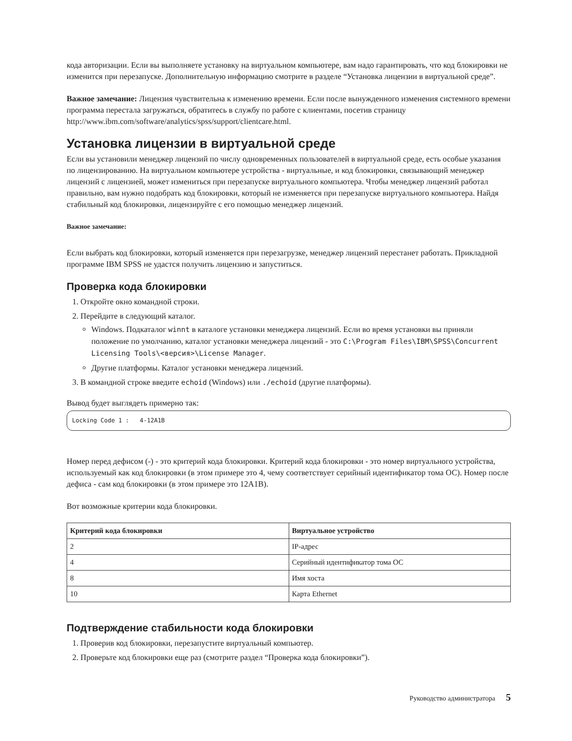кода авторизации. Если вы выполняете установку на виртуальном компьютере, вам надо гарантировать, что код блокировки не изменится при перезапуске. Дополнительную информацию смотрите в разделе “Установка лицензии в виртуальной среде”.
Важное замечание: Лицензия чувствительна к изменению времени. Если после вынужденного изменения системного времени программа перестала загружаться, обратитесь в службу по работе с клиентами, посетив страницу http://www.ibm.com/software/analytics/spss/support/clientcare.html.
Установка лицензии в виртуальной среде
Если вы установили менеджер лицензий по числу одновременных пользователей в виртуальной среде, есть особые указания по лицензированию. На виртуальном компьютере устройства - виртуальные, и код блокировки, связывающий менеджер лицензий с лицензией, может измениться при перезапуске виртуального компьютера. Чтобы менеджер лицензий работал правильно, вам нужно подобрать код блокировки, который не изменяется при перезапуске виртуального компьютера. Найдя стабильный код блокировки, лицензируйте с его помощью менеджер лицензий.
Важное замечание:
Если выбрать код блокировки, который изменяется при перезагрузке, менеджер лицензий перестанет работать. Прикладной программе IBM SPSS не удастся получить лицензию и запуститься.
Проверка кода блокировки
1. Откройте окно командной строки.
2. Перейдите в следующий каталог.
Windows. Подкаталог winnt в каталоге установки менеджера лицензий. Если во время установки вы приняли положение по умолчанию, каталог установки менеджера лицензий - это C:\Program Files\IBM\SPSS\Concurrent Licensing Tools\<версия>\License Manager.
Другие платформы. Каталог установки менеджера лицензий.
3. В командной строке введите echoid (Windows) или ./echoid (другие платформы).
Вывод будет выглядеть примерно так:
Locking Code 1 : 4-12A1B
Номер перед дефисом (-) - это критерий кода блокировки. Критерий кода блокировки - это номер виртуального устройства, используемый как код блокировки (в этом примере это 4, чему соответствует серийный идентификатор тома ОС). Номер после дефиса - сам код блокировки (в этом примере это 12A1B).
Вот возможные критерии кода блокировки.
| Критерий кода блокировки | Виртуальное устройство |
| --- | --- |
| 2 | IP-адрес |
| 4 | Серийный идентификатор тома ОС |
| 8 | Имя хоста |
| 10 | Карта Ethernet |
Подтверждение стабильности кода блокировки
1. Проверив код блокировки, перезапустите виртуальный компьютер.
2. Проверьте код блокировки еще раз (смотрите раздел “Проверка кода блокировки”).
Руководство администратора 5